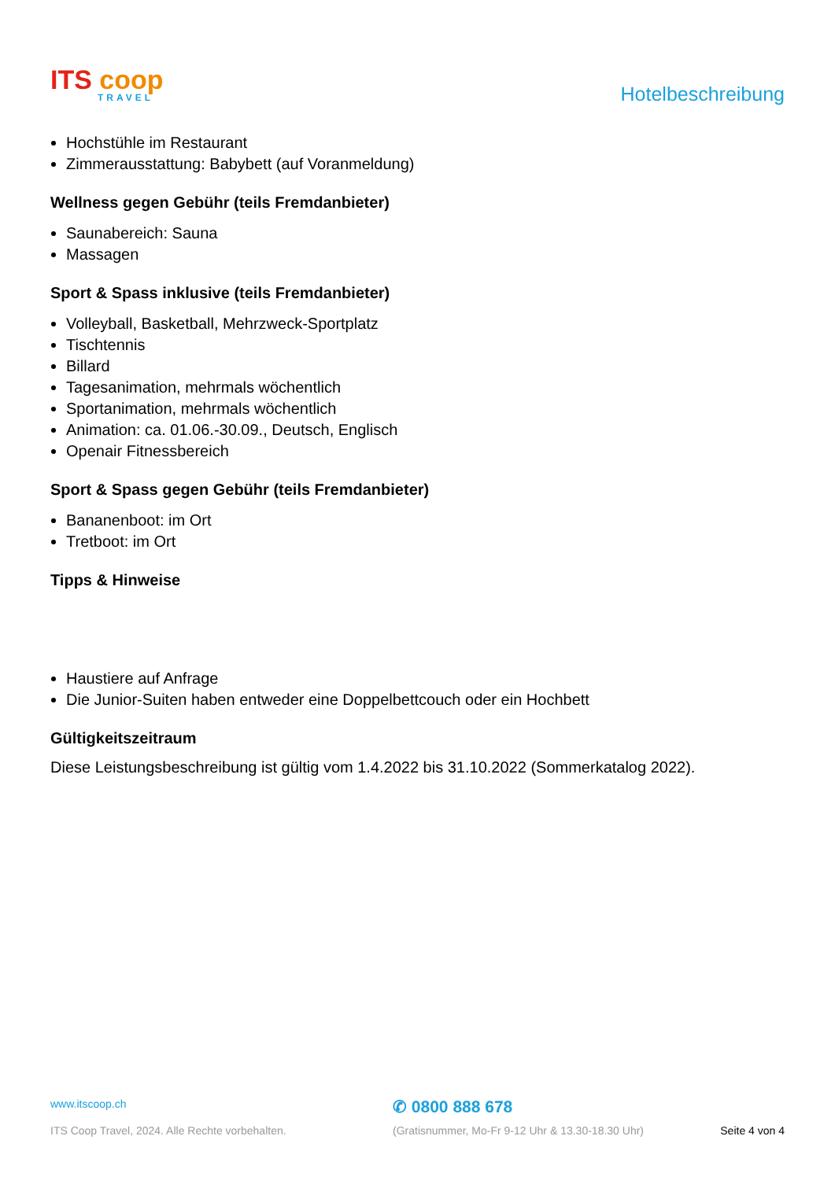ITS coop
TRAVEL
Hotelbeschreibung
Hochstühle im Restaurant
Zimmerausstattung: Babybett (auf Voranmeldung)
Wellness gegen Gebühr (teils Fremdanbieter)
Saunabereich: Sauna
Massagen
Sport & Spass inklusive (teils Fremdanbieter)
Volleyball, Basketball, Mehrzweck-Sportplatz
Tischtennis
Billard
Tagesanimation, mehrmals wöchentlich
Sportanimation, mehrmals wöchentlich
Animation: ca. 01.06.-30.09., Deutsch, Englisch
Openair Fitnessbereich
Sport & Spass gegen Gebühr (teils Fremdanbieter)
Bananenboot: im Ort
Tretboot: im Ort
Tipps & Hinweise
Haustiere auf Anfrage
Die Junior-Suiten haben entweder eine Doppelbettcouch oder ein Hochbett
Gültigkeitszeitraum
Diese Leistungsbeschreibung ist gültig vom 1.4.2022 bis 31.10.2022 (Sommerkatalog 2022).
www.itscoop.ch
✆ 0800 888 678
ITS Coop Travel, 2024. Alle Rechte vorbehalten. (Gratisnummer, Mo-Fr 9-12 Uhr & 13.30-18.30 Uhr) Seite 4 von 4